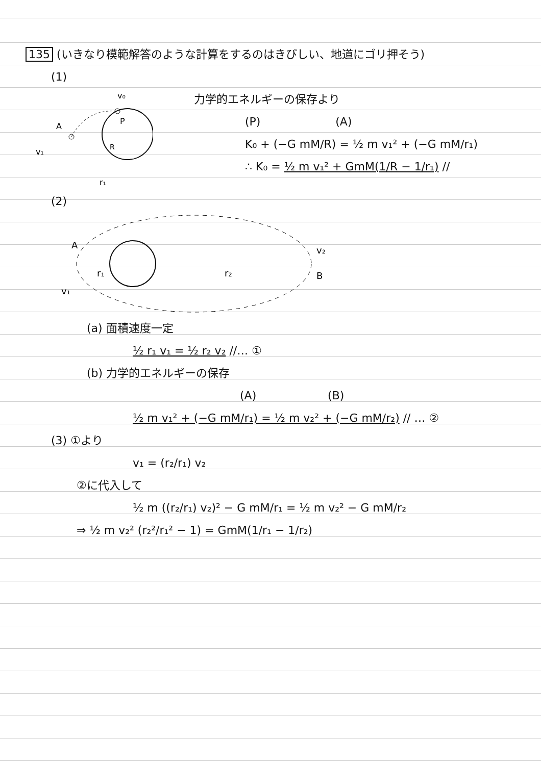135 (いきなり模範解答のような計算をするのはきびしい、地道にゴリ押そう)
(1)
v₀
P
A
v₁
R
r₁
力学的エネルギーの保存より
(P) (A)
K₀ + (−G mM/R) = ½ m v₁² + (−G mM/r₁)
∴ K₀ = ½ m v₁² + GmM(1/R − 1/r₁) //
(2)
A
v₂
B
r₁
r₂
v₁
(a) 面積速度一定
½ r₁ v₁ = ½ r₂ v₂ //… ①
(b) 力学的エネルギーの保存
(A) (B)
½ m v₁² + (−G mM/r₁) = ½ m v₂² + (−G mM/r₂) // … ②
(3) ①より
v₁ = (r₂/r₁) v₂
②に代入して
½ m ((r₂/r₁) v₂)² − G mM/r₁ = ½ m v₂² − G mM/r₂
⇒ ½ m v₂² (r₂²/r₁² − 1) = GmM(1/r₁ − 1/r₂)